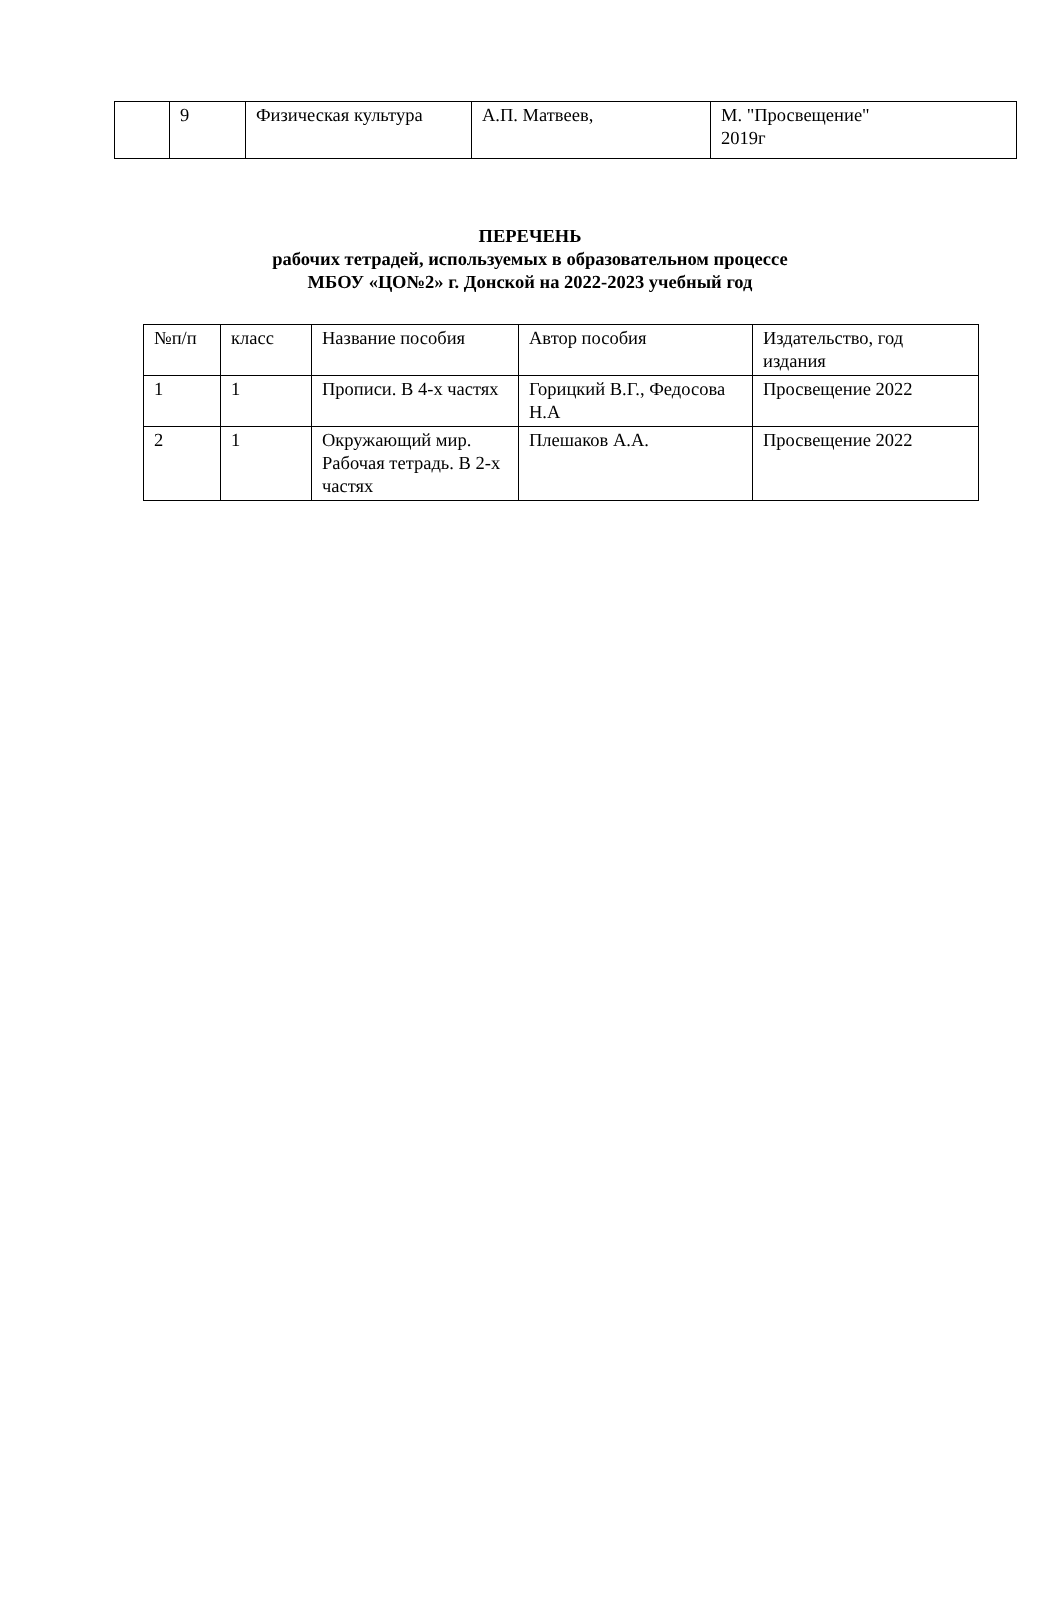| | 9 | Физическая культура | А.П. Матвеев, | М. "Просвещение" 2019г |
ПЕРЕЧЕНЬ
рабочих тетрадей, используемых в образовательном процессе
МБОУ «ЦО№2» г. Донской на 2022-2023 учебный год
| №п/п | класс | Название пособия | Автор пособия | Издательство, год издания |
| --- | --- | --- | --- | --- |
| 1 | 1 | Прописи. В 4-х частях | Горицкий В.Г., Федосова Н.А | Просвещение 2022 |
| 2 | 1 | Окружающий мир. Рабочая тетрадь. В 2-х частях | Плешаков А.А. | Просвещение 2022 |